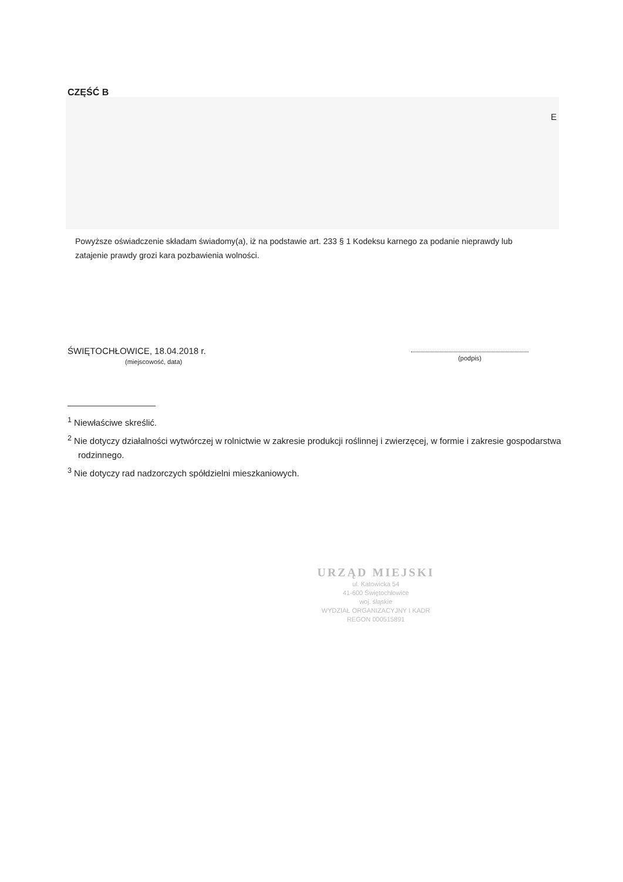CZĘŚĆ B
E
Powyższe oświadczenie składam świadomy(a), iż na podstawie art. 233 § 1 Kodeksu karnego za podanie nieprawdy lub zatajenie prawdy grozi kara pozbawienia wolności.
ŚWIĘTOCHŁOWICE, 18.04.2018 r.
(miejscowość, data)
(podpis)
<sup>1</sup> Niewłaściwe skreślić.
<sup>2</sup> Nie dotyczy działalności wytwórczej w rolnictwie w zakresie produkcji roślinnej i zwierzęcej, w formie i zakresie gospodarstwa rodzinnego.
<sup>3</sup> Nie dotyczy rad nadzorczych spółdzielni mieszkaniowych.
URZĄD MIEJSKI
ul. Katowicka 54
41-600 Świętochłowice
woj. śląskie
WYDZIAŁ ORGANIZACYJNY I KADR
REGON 000515891